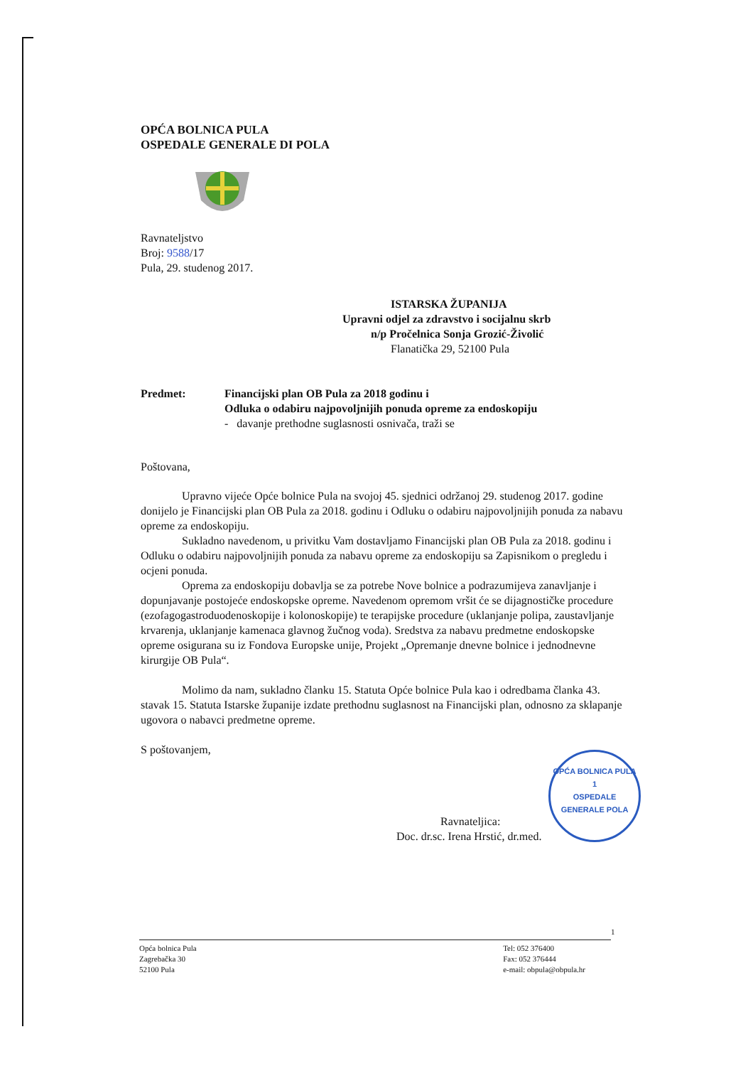OPĆA BOLNICA PULA
OSPEDALE GENERALE DI POLA
Ravnateljstvo
Broj: 9588/17
Pula, 29. studenog 2017.
ISTARSKA ŽUPANIJA
Upravni odjel za zdravstvo i socijalnu skrb
n/p Pročelnica Sonja Grozić-Živolić
Flanatička 29, 52100 Pula
Predmet: Financijski plan OB Pula za 2018 godinu i
Odluka o odabiru najpovoljnijih ponuda opreme za endoskopiju
- davanje prethodne suglasnosti osnivača, traži se
Poštovana,
Upravno vijeće Opće bolnice Pula na svojoj 45. sjednici održanoj 29. studenog 2017. godine donijelo je Financijski plan OB Pula za 2018. godinu i Odluku o odabiru najpovoljnijih ponuda za nabavu opreme za endoskopiju.
Sukladno navedenom, u privitku Vam dostavljamo Financijski plan OB Pula za 2018. godinu i Odluku o odabiru najpovoljnijih ponuda za nabavu opreme za endoskopiju sa Zapisnikom o pregledu i ocjeni ponuda.
Oprema za endoskopiju dobavlja se za potrebe Nove bolnice a podrazumijeva zanavljanje i dopunjavanje postojeće endoskopske opreme. Navedenom opremom vršit će se dijagnostičke procedure (ezofagogastroduodenoskopije i kolonoskopije) te terapijske procedure (uklanjanje polipa, zaustavljanje krvarenja, uklanjanje kamenaca glavnog žučnog voda). Sredstva za nabavu predmetne endoskopske opreme osigurana su iz Fondova Europske unije, Projekt „Opremanje dnevne bolnice i jednodnevne kirurgije OB Pula“.
Molimo da nam, sukladno članku 15. Statuta Opće bolnice Pula kao i odredbama članka 43. stavak 15. Statuta Istarske županije izdate prethodnu suglasnost na Financijski plan, odnosno za sklapanje ugovora o nabavci predmetne opreme.
S poštovanjem,
Ravnateljica:
Doc. dr.sc. Irena Hrstić, dr.med.
OPĆA BOLNICA PULA
1
OSPEDALE GENERALE POLA
1
Opća bolnica Pula
Zagrebačka 30
52100 Pula
Tel: 052 376400
Fax: 052 376444
e-mail: obpula@obpula.hr